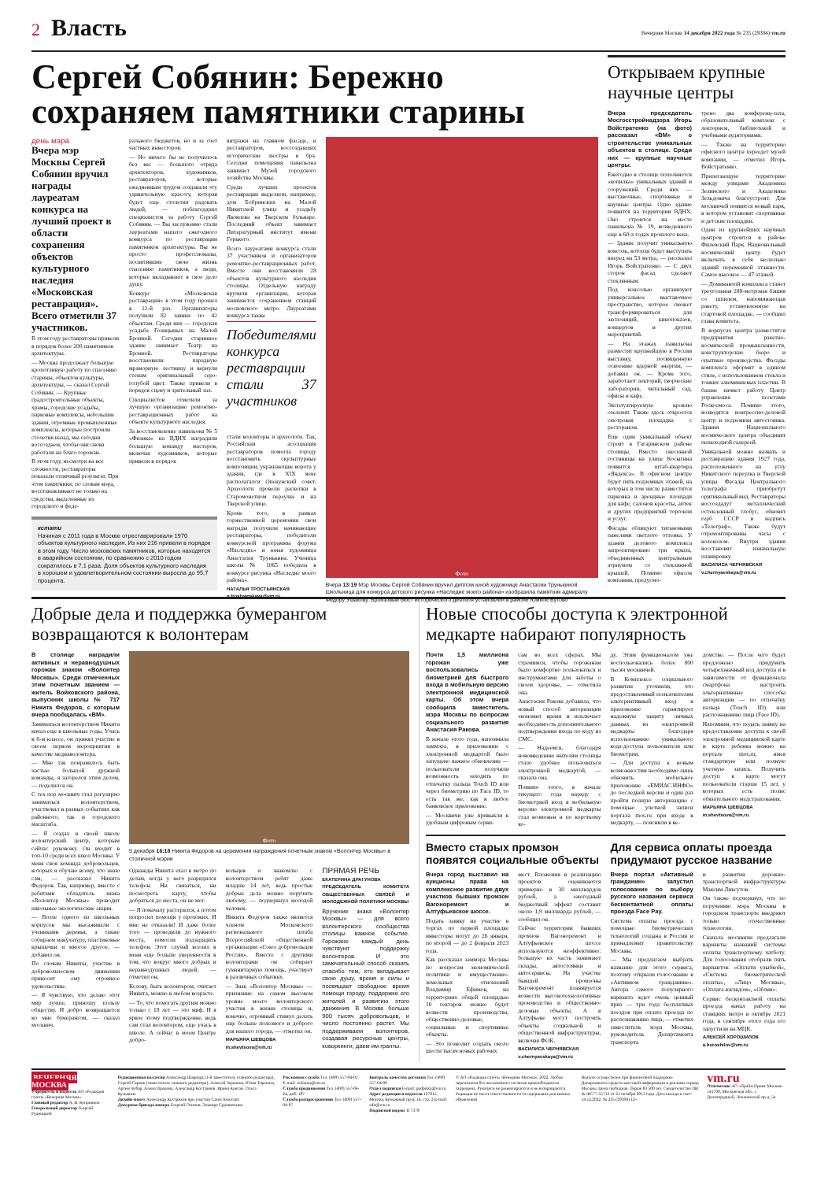2 Власть
Вечерняя Москва 14 декабря 2022 года № 235 (29304) vm.ru
Сергей Собянин: Бережно сохраняем памятники старины
день мэра
Вчера мэр Москвы Сергей Собянин вручил награды лауреатам конкурса на лучший проект в области сохранения объектов культурного наследия «Московская реставрация». Всего отметили 37 участников.
В этом году реставраторы привели в порядок более 200 памятников архитектуры.
— Москва продолжает большую кропотливую работу по спасению старины, объектов культуры, архитектуры, — сказал Сергей Собянин. — Крупные градостроительные объекты, храмы, городские усадьбы, парковые комплексы, небольшие здания, огромные промышленные комплексы, которые построили столетия назад, мы сегодня воссоздаем, чтобы они снова работали на благо горожан.
В этом году, несмотря на все сложности, реставраторы показали отличный результат. При этом памятники, по словам мэра, восстанавливают не только на средства, выделенные из городского и феде-
рального бюджетов, но и за счет частных инвесторов.
— Но ничего бы не получилось без вас — большого отряда архитекторов, художников, реставраторов, которые ежедневным трудом создавали эту удивительную красоту, которая будет еще столетия радовать людей, — поблагодарил специалистов за работу Сергей Собянин. — Вы заслуженно стали лауреатами нашего ежегодного конкурса по реставрации памятников архитектуры. Вы не просто профессионалы, посвятившие свою жизнь спасению памятников, а люди, которые вкладывают в свое дело душу.
Конкурс «Московская реставрация» в этом году прошел в 12-й раз. Организаторы получили 82 заявки по 42 объектам. Среди них — городская усадьба Голицыных на Малой Бронной. Сегодня старинное здание занимает Театр на Бронной. Реставраторы восстановили парадную мраморную лестницу и вернули стенам оригинальный серо-голубой цвет. Также привели в порядок сцену и зрительный зал.
Специалистов отметили за лучшую организацию ремонтно-реставрационных работ на объекте культурного наследия.
За восстановление павильона № 5 «Физика» на ВДНХ наградили большую команду мастеров, включая художников, которые привели в порядок
витражи на главном фасаде, и реставраторов, воссоздавших исторические люстры и бра. Сегодня помещения павильона занимает Музей городского хозяйства Москвы.
Среди лучших проектов реставрации выделили, например, дом Бобринских на Малой Никитской улице и усадьбу Яковлева на Тверском бульваре. Последний объект занимает Литературный институт имени Горького.
Всего лауреатами конкурса стали 37 участников и организаторов ремонтно-реставрационных работ. Вместе они восстановили 28 объектов культурного наследия столицы. Отдельную награду вручили организации, которая занимается сохранением станций московского метро. Лауреатами конкурса также
Победителями конкурса реставрации стали 37 участников
стали волонтеры и археологи. Так, Российская ассоциация реставраторов помогла городу восстановить скульптурные композиции, украшающие ворота у здания, где в XIX веке располагался Опекунский совет. Археологи провели раскопки в Старомонетном переулке и на Тверской улице.
Кроме того, в рамках торжественной церемонии свои награды получили начинающие реставраторы, победители конкурсной программы форума «Наследие» и юная художница Анастасия Трунькина. Ученица школы № 1065 победила в конкурсе рисунка «Наследие моего района».
НАТАЛЬЯ ТРОСТЬЯНСКАЯ
n.trostyanskaya@vm.ru
Фото
Вчера 13:19 Мэр Москвы Сергей Собянин вручил диплом юной художнице Анастасии Трунькиной. Школьница для конкурса детского рисунка «Наследие моего района» изобразила памятник адмиралу Федору Ушакову. Бронзовый бюст исторического деятеля установлен в районе Южное Бутово
кстати
Начиная с 2011 года в Москве отреставрировали 1970 объектов культурного наследия. Из них 216 привели в порядок в этом году. Число московских памятников, которые находятся в аварийном состоянии, по сравнению с 2010 годом сократилось в 7,1 раза. Доля объектов культурного наследия в хорошем и удовлетворительном состоянии выросла до 95,7 процента.
Открываем крупные научные центры
Вчера председатель Мосгосстройнадзора Игорь Войстратенко (на фото) рассказал «ВМ» о строительстве уникальных объектов в столице. Среди них — крупные научные центры.
Ежегодно в столице пополняется «копилка» уникальных зданий и сооружений. Среди них — выставочные, спортивные и научные центры. Одно здание появится на территории ВДНХ. Оно строится на месте павильона № 19, возведенного еще в 60-х годах прошлого века.
— Здание получит уникальную консоль, которая будет выступать вперед на 53 метра, — рассказал Игорь Войстратенко. — С двух сторон фасад сделают стеклянным.
Под консолью организуют универсальное выставочное пространство, которое сможет трансформироваться для экспозиций, кинопоказов, концертов и других мероприятий.
— На этажах павильона разместят крупнейшую в России выставку, посвященную освоению ядерной энергии, — добавил он. — Кроме того, заработают лекторий, творческие лаборатории, читальный сад, офисы и кафе.
Эксплуатируемую кровлю озеленят. Также здесь откроется смотровая площадка с рестораном.
Еще один уникальный объект строят в Гагаринском районе столицы. Вместо снесенной гостиницы на улице Косыгина появится штаб-квартира «Яндекса». В офисном центре будет пять подземных этажей, на которых в том числе разместятся парковка и арендные площади для кафе, салонов красоты, аптек и других предприятий торговли и услуг.
Фасады облицуют титановыми панелями светлого оттенка. У здания делового комплекса запроектировано три крыла, объединенных центральным атриумом со стеклянной крышей. Помимо офисов компании, предусмо-
трено два конференц-зала, образовательный комплекс с лекторием, библиотекой и учебными аудиториями.
— Также на территорию офисного центра переедет музей компании, — отметил Игорь Войстратенко.
Прилегающую территорию между улицами Академика Зелинского и Академика Зельдовича благоустроят. Для москвичей появится новый парк, в котором установят спортивные и детские площадки.
Один из крупнейших научных центров строится в районе Филевский Парк. Национальный космический центр будет включать в себя несколько зданий переменной этажности. Самое высокое — 47 этажей.
— Доминантой комплекса станет треугольная 288-метровая башня со шпилем, напоминающая ракету, установленную на стартовой площадке, — сообщил глава комитета.
В корпусах центра разместятся предприятия ракетно-космической промышленности, конструкторские бюро и опытные производства. Фасады комплекса оформят в едином стиле, с использованием стекла и тонких алюминиевых пластин. В башне начнет работу Центр управления полетами Роскосмоса. Помимо этого, возводятся конгрессно-деловой центр и подземная автостоянка. Здания Национального космического центра объединят пешеходной галереей.
Уникальной можно назвать и реставрацию здания 1927 года, расположенного на углу Никитского переулка и Тверской улицы. Фасады Центрального телеграфа приобретут оригинальный вид. Реставраторы воссоздадут металлический остекленный глобус, обновят герб СССР и надпись «Телеграф». Также будут отремонтированы часы с колоколом. Внутри здания восстановят изначальную планировку.
ВАСИЛИСА ЧЕРНЯВСКАЯ
v.chernyavskaya@vm.ru
Добрые дела и поддержка бумерангом возвращаются к волонтерам
В столице наградили активных и неравнодушных горожан знаком «Волонтер Москвы». Среди отмеченных этим почетным званием — житель Войковского района, выпускник школы № 717 Никита Федоров, с которым вчера пообщалась «ВМ».
Заниматься волонтерством Никита начал еще в школьные годы. Учась в 8-м классе, он принял участие в своем первом мероприятии в качестве медиаволонтера.
— Мне так понравилось быть частью большой дружной команды, я загорелся этим делом, — поделился он.
С тех пор москвич стал регулярно заниматься волонтерством, участвовал в разных событиях как районного, так и городского масштаба.
— Я создал в своей школе волонтерский центр, которым сейчас руковожу. Он входит в топ-10 среди всех школ Москвы. У меня своя команда добровольцев, которых я обучаю всему, что знаю сам, — рассказал Никита Федоров. Так, например, вместе с ребятами обладатель знака «Волонтер Москвы» проводит школьные экологические акции.
— Возле одного из школьных корпусов мы высаживали с учениками деревья, а также собираем макулатуру, пластиковые крышечки и многое другое, — добавил он.
По словам Никиты, участие в добровольческом движении приносит ему огромное удовольствие.
— Я чувствую, что делаю этот мир лучше, приношу пользу обществу. И добро возвращается ко мне бумерангом, — сказал москвич.
Фото
5 декабря 16:18 Никита Федоров на церемонии награждения почетным знаком «Волонтер Москвы» в столичной мэрии
Однажды Никита ехал в метро по делам, когда у него разрядился телефон. Ни связаться, ни посмотреть карту, чтобы добраться до места, он не мог.
— Я поначалу растерялся, а потом попросил помощи у прохожих. И мне не отказали! И даже более того — проводили до нужного места, помогли подзарядить телефон. Этот случай вселил в меня еще больше уверенности в том, что вокруг много добрых и неравнодушных людей, — отметил он.
Кслову, быть волонтером, считает Никита, можно в любом возрасте.
— То, что помогать другим можно только с 18 лет — это миф. И я яркое этому подтверждение, ведь сам стал волонтером, еще учась в школе. А сейчас в моем Центре добро-
вольцев я знакомлю с волонтерством ребят даже младше 14 лет, ведь простые добрые дела можно поручить любому, — подчеркнул молодой человек.
Никита Федоров также является членом Московского регионального штаба Всероссийской общественной организации «Союз добровольцев России». Вместе с другими волонтерами он собирает гуманитарную помощь, участвует в различных событиях.
— Знак «Волонтер Москвы» — признание на самом высоком уровне моего волонтерского участия в жизни столицы и, конечно, огромный стимул делать еще больше полезного и доброго для нашего города, — отметил он.
МАРЬЯНА ШЕВЦОВА
m.shevtsova@vm.ru
ПРЯМАЯ РЕЧЬ
ЕКАТЕРИНА ДРАГУНОВА
ПРЕДСЕДАТЕЛЬ КОМИТЕТА ОБЩЕСТВЕННЫХ СВЯЗЕЙ И МОЛОДЕЖНОЙ ПОЛИТИКИ МОСКВЫ
Вручение знака «Волонтер Москвы» — для всего волонтерского сообщества столицы важное событие. Горожане каждый день чувствуют поддержку волонтеров. И это замечательный способ сказать спасибо тем, кто вкладывает свою душу, время и силы и посвящает свободное время помощи городу, поддержке его жителей и развитию этого движения. В Москве больше 900 тысяч добровольцев, и число постоянно растет. Мы поддерживаем волонтеров, создавая ресурсные центры, коворкинги, даем им гранты.
Новые способы доступа к электронной медкарте набирают популярность
Почти 1,5 миллиона горожан уже воспользовались биометрией для быстрого входа в мобильную версию электронной медицинской карты. Об этом вчера сообщила заместитель мэра Москвы по вопросам социального развития Анастасия Ракова.
В начале этого года, напомнила заммэра, в приложении с электронной медкартой было запущено важное обновление — пользователи получили возможность заходить по отпечатку пальца Touch ID или через биометрию по Face ID, то есть так же, как в любое банковское приложение.
— Москвичи уже привыкли к удобным цифровым серви-
сам во всех сферах. Мы стремимся, чтобы горожанам было комфортно пользоваться и инструментами для заботы о своем здоровье, — отметила она.
Анастасия Ракова добавила, что новый способ авторизации экономит время и исключает необходимость дополнительного подтверждения входа по коду из СМС.
— Надеемся, благодаря нововведению жителям столицы стало удобнее пользоваться электронной медкартой, — сказала она.
Помимо этого, в начале текущего года наряду с биометрией вход в мобильную версию электронной медкарты стал возможен и по короткому ко-
ду. Этим функционалом уже воспользовались более 800 тысяч москвичей.
В Комплексе социального развития уточнили, что предоставленный пользователям альтернативный вход в приложение гарантирует надежную защиту личных данных из электронной медкарты благодаря использованию уникального кода-доступа пользователя или биометрии.
— Для доступа к новым возможностям необходимо лишь обновить мобильное приложение «ЕМИАС.ИНФО» до последней версии и один раз пройти полную авторизацию с помощью учетной записи портала mos.ru при входе в медкарту, — пояснили в ве-
домстве. — После чего будет предложено придумать четырехзначный код доступа и в зависимости от функционала смартфона настроить альтернативные способы авторизации — по отпечатку пальца (Touch ID) или распознаванию лица (Face ID).
Напомним, что подать заявку на предоставление доступа к своей электронной медицинской карте и карте ребенка можно на портале mos.ru, имея стандартную или полную учетную запись. Получить доступ к карте могут пользователи старше 15 лет, у которых есть полис обязательного медстрахования.
МАРЬЯНА ШЕВЦОВА
m.shevtsova@vm.ru
Вместо старых промзон появятся социальные объекты
Вчера город выставил на аукционы права на комплексное развитие двух участков бывших промзон Вагоноремонт и Алтуфьевское шоссе.
Подать заявку на участие в торгах по первой площадке инвесторы могут до 26 января, по второй — до 2 февраля 2023 года.
Как рассказал заммэра Москвы по вопросам экономической политики и имущественно-земельных отношений Владимир Ефимов, на территориях общей площадью 10 гектаров можно будет возвести производства, общественно-деловые, социальные и спортивные объекты.
— Это позволит создать около шести тысяч новых рабочих
мест. Вложения в реализацию проектов оцениваются примерно в 30 миллиардов рублей, а ежегодный бюджетный эффект составит около 1,9 миллиарда рублей, — сообщил он.
Сейчас территории бывших промзон Вагоноремонт и Алтуфьевское шоссе используются неэффективно: большую их часть занимают склады, автостоянки и автосервисы. На участке бывшей промзоны Вагоноремонт планируется возвести высокотехнологичные производства и общественно-деловые объекты. А в Алтуфьеве могут построить объекты социальной и общественной инфраструктуры, включая ФОК.
ВАСИЛИСА ЧЕРНЯВСКАЯ
v.chernyavskaya@vm.ru
Для сервиса оплаты проезда придумают русское название
Вчера портал «Активный гражданин» запустил голосование по выбору русского названия сервиса бесконтактной оплаты проезда Face Pay.
Система оплаты проезда с помощью биометрических технологий создана в России и принадлежит правительству Москвы.
— Мы предлагаем выбрать название для этого сервиса, поэтому открыли голосование в «Активном гражданине». Автора самого популярного варианта ждет очень ценный приз — три года бесплатных поездок при оплате проезда по распознаванию лица, — отметил заместитель мэра Москвы, руководитель Департамента транспорта
и развития дорожно-транспортной инфраструктуры Максим Ликсутов.
Он также подчеркнул, что по поручению мэра Москвы в городском транспорте внедряют только отечественные технологии.
Сначала москвичи предлагали варианты названий системы оплаты транспортному чатботу. Для голосования отобрали пять вариантов: «Оплати улыбкой», «Система биометрической оплаты», «Лицо Москвы», «Оплата взглядом», «Облик».
Сервис бесконтактной оплаты проезда начал работу на станциях метро в октябре 2021 года, в сентябре этого года его запустили на МЦК.
АЛЕКСЕЙ ХОРОШИЛОВ
a.horoshilov@vm.ru
ВЕЧЕРНЯЯ МОСКВА
Учредитель и издатель АО «Редакция газеты «Вечерняя Москва»
Главный редактор А. И. Куприянов
Генеральный директор Георгий Рудницкий
Редакционная коллегия Александр Шарнауд (1-й заместитель главного редактора), Сергей Серков (заместитель главного редактора), Алексей Зернаков, Юлия Тарапата, Артем Чубар, Алена Прокина, Александр Костриков, Ирина Ковган, Ольга Кузьмина
Дизайн-макет Александр Костриков при участии Cases/Associats
Дежурная бригада номера Георгий Осипов, Эльвира Суровяткина
Рекламная служба Тел. (499) 557-04-01 E-mail: reklama@vm.ru
Служба продвижения Тел. (499) 557-04-24, доб. 187
Служба распространения Тел. (499) 557-04-07
Контроль качества доставки Тел. (499) 557-04-00
Отдел подписки E-mail: podpiska@vm.ru
Адрес редакции и издателя 127015, Москва, Бумажный пр-д, 14, стр. 2 E-mail: edit@vm.ru
Подписной индекс П 7378
© АО «Редакция газеты «Вечерняя Москва», 2022. Любая перепечатка без письменного согласия правообладателя запрещена. Рукописи не рецензируются и не возвращаются. Редакция не несет ответственности за содержание рекламных объявлений.
Выпуск осуществлен при финансовой поддержке Департамента средств массовой информации и рекламы города Москвы. Цена свободная. Тираж 83 500 экз. Свидетельство ПИ № ФС77-55713 от 21 октября 2013 года. Дата выхода в свет: 14.12.2022. № 235 (29304) 12+
vm.ru
Отпечатано АО «Прайм Принт Москва» 141700, Московская обл., г. Долгопрудный, Лихачевский пр-д, 5в